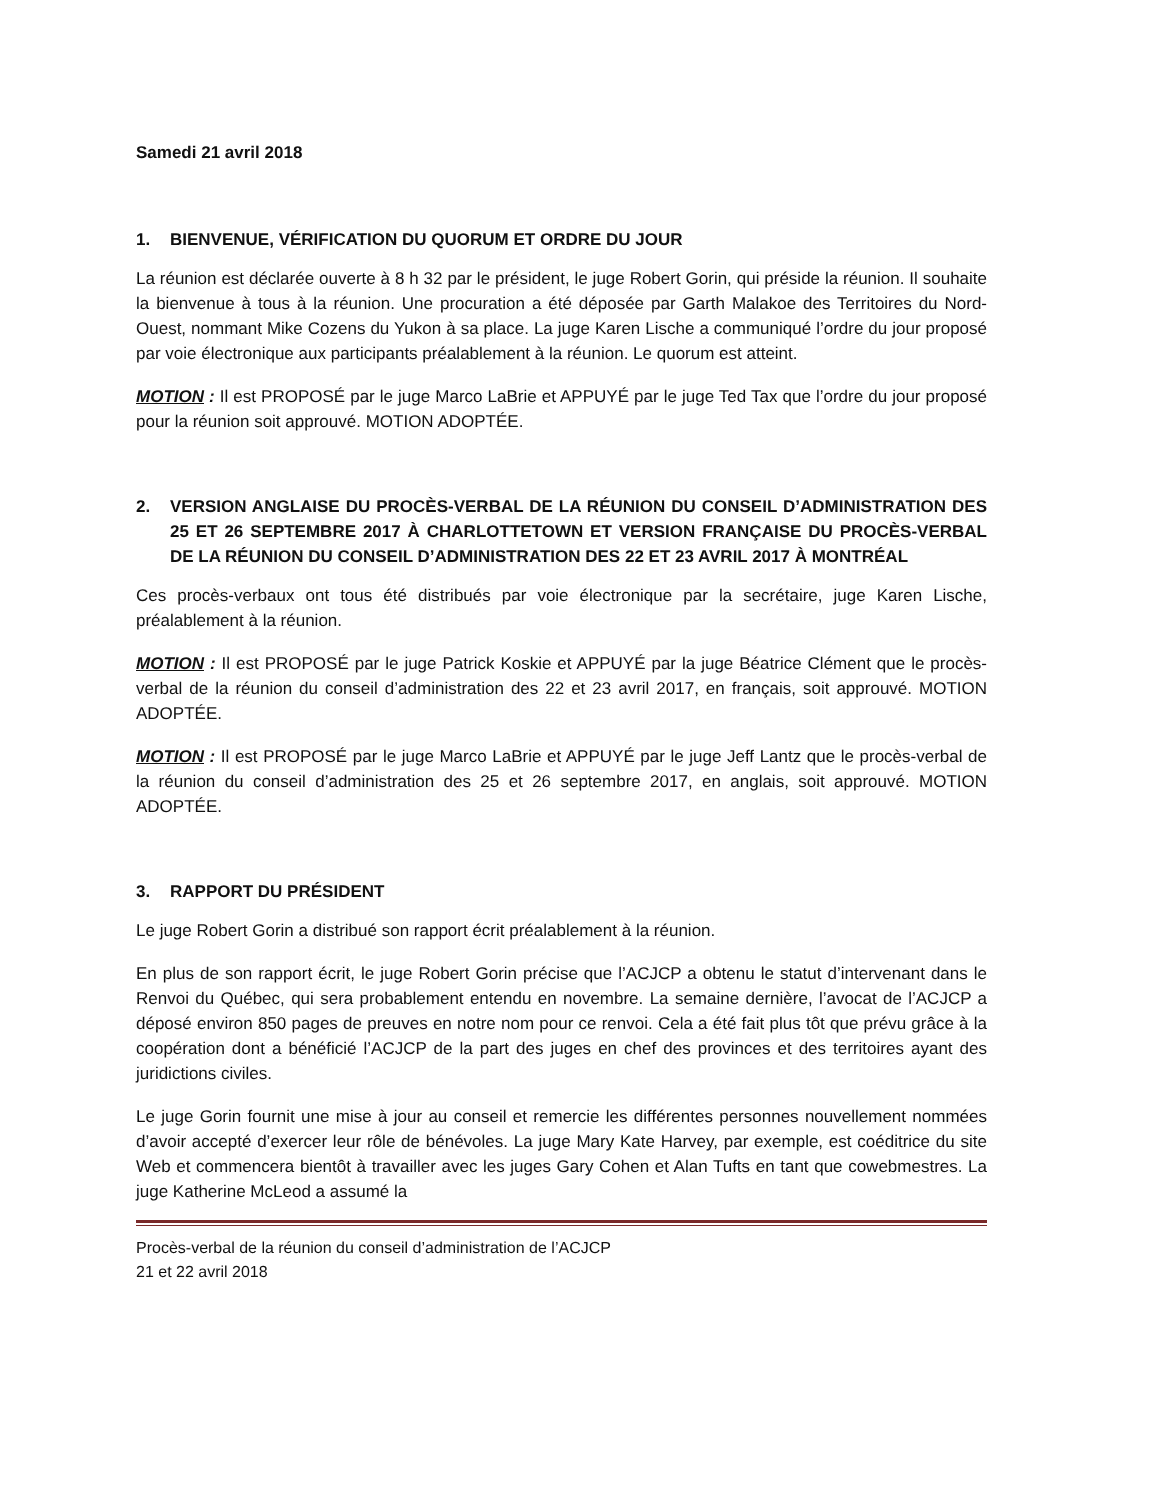Samedi 21 avril 2018
1. BIENVENUE, VÉRIFICATION DU QUORUM ET ORDRE DU JOUR
La réunion est déclarée ouverte à 8 h 32 par le président, le juge Robert Gorin, qui préside la réunion. Il souhaite la bienvenue à tous à la réunion. Une procuration a été déposée par Garth Malakoe des Territoires du Nord-Ouest, nommant Mike Cozens du Yukon à sa place. La juge Karen Lische a communiqué l’ordre du jour proposé par voie électronique aux participants préalablement à la réunion. Le quorum est atteint.
MOTION : Il est PROPOSÉ par le juge Marco LaBrie et APPUYÉ par le juge Ted Tax que l’ordre du jour proposé pour la réunion soit approuvé. MOTION ADOPTÉE.
2. VERSION ANGLAISE DU PROCÈS-VERBAL DE LA RÉUNION DU CONSEIL D’ADMINISTRATION DES 25 ET 26 SEPTEMBRE 2017 À CHARLOTTETOWN ET VERSION FRANÇAISE DU PROCÈS-VERBAL DE LA RÉUNION DU CONSEIL D’ADMINISTRATION DES 22 ET 23 AVRIL 2017 À MONTRÉAL
Ces procès-verbaux ont tous été distribués par voie électronique par la secrétaire, juge Karen Lische, préalablement à la réunion.
MOTION : Il est PROPOSÉ par le juge Patrick Koskie et APPUYÉ par la juge Béatrice Clément que le procès-verbal de la réunion du conseil d’administration des 22 et 23 avril 2017, en français, soit approuvé. MOTION ADOPTÉE.
MOTION : Il est PROPOSÉ par le juge Marco LaBrie et APPUYÉ par le juge Jeff Lantz que le procès-verbal de la réunion du conseil d’administration des 25 et 26 septembre 2017, en anglais, soit approuvé. MOTION ADOPTÉE.
3. RAPPORT DU PRÉSIDENT
Le juge Robert Gorin a distribué son rapport écrit préalablement à la réunion.
En plus de son rapport écrit, le juge Robert Gorin précise que l’ACJCP a obtenu le statut d’intervenant dans le Renvoi du Québec, qui sera probablement entendu en novembre. La semaine dernière, l’avocat de l’ACJCP a déposé environ 850 pages de preuves en notre nom pour ce renvoi. Cela a été fait plus tôt que prévu grâce à la coopération dont a bénéficié l’ACJCP de la part des juges en chef des provinces et des territoires ayant des juridictions civiles.
Le juge Gorin fournit une mise à jour au conseil et remercie les différentes personnes nouvellement nommées d’avoir accepté d’exercer leur rôle de bénévoles. La juge Mary Kate Harvey, par exemple, est coéditrice du site Web et commencera bientôt à travailler avec les juges Gary Cohen et Alan Tufts en tant que cowebmestres. La juge Katherine McLeod a assumé la
Procès-verbal de la réunion du conseil d’administration de l’ACJCP
21 et 22 avril 2018